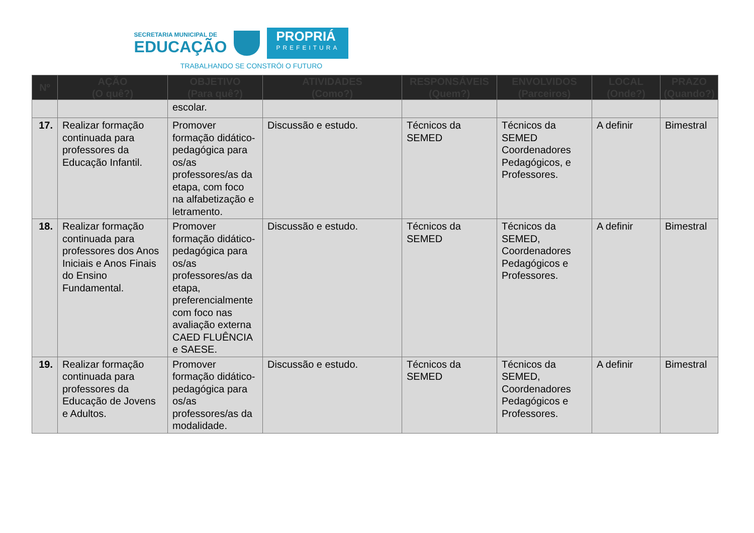SECRETARIA MUNICIPAL DE
EDUCAÇÃO
PROPRIÁ
PREFEITURA
TRABALHANDO SE CONSTRÓI O FUTURO
| Nº | AÇÃO (O quê?) | OBJETIVO (Para quê?) | ATIVIDADES (Como?) | RESPONSÁVEIS (Quem?) | ENVOLVIDOS (Parceiros) | LOCAL (Onde?) | PRAZO (Quando?) |
| --- | --- | --- | --- | --- | --- | --- | --- |
| | | escolar. | | | | | |
| 17. | Realizar formação continuada para professores da Educação Infantil. | Promover formação didático-pedagógica para os/as professores/as da etapa, com foco na alfabetização e letramento. | Discussão e estudo. | Técnicos da SEMED | Técnicos da SEMED Coordenadores Pedagógicos, e Professores. | A definir | Bimestral |
| 18. | Realizar formação continuada para professores dos Anos Iniciais e Anos Finais do Ensino Fundamental. | Promover formação didático-pedagógica para os/as professores/as da etapa, preferencialmente com foco nas avaliação externa CAED FLUÊNCIA e SAESE. | Discussão e estudo. | Técnicos da SEMED | Técnicos da SEMED, Coordenadores Pedagógicos e Professores. | A definir | Bimestral |
| 19. | Realizar formação continuada para professores da Educação de Jovens e Adultos. | Promover formação didático-pedagógica para os/as professores/as da modalidade. | Discussão e estudo. | Técnicos da SEMED | Técnicos da SEMED, Coordenadores Pedagógicos e Professores. | A definir | Bimestral |